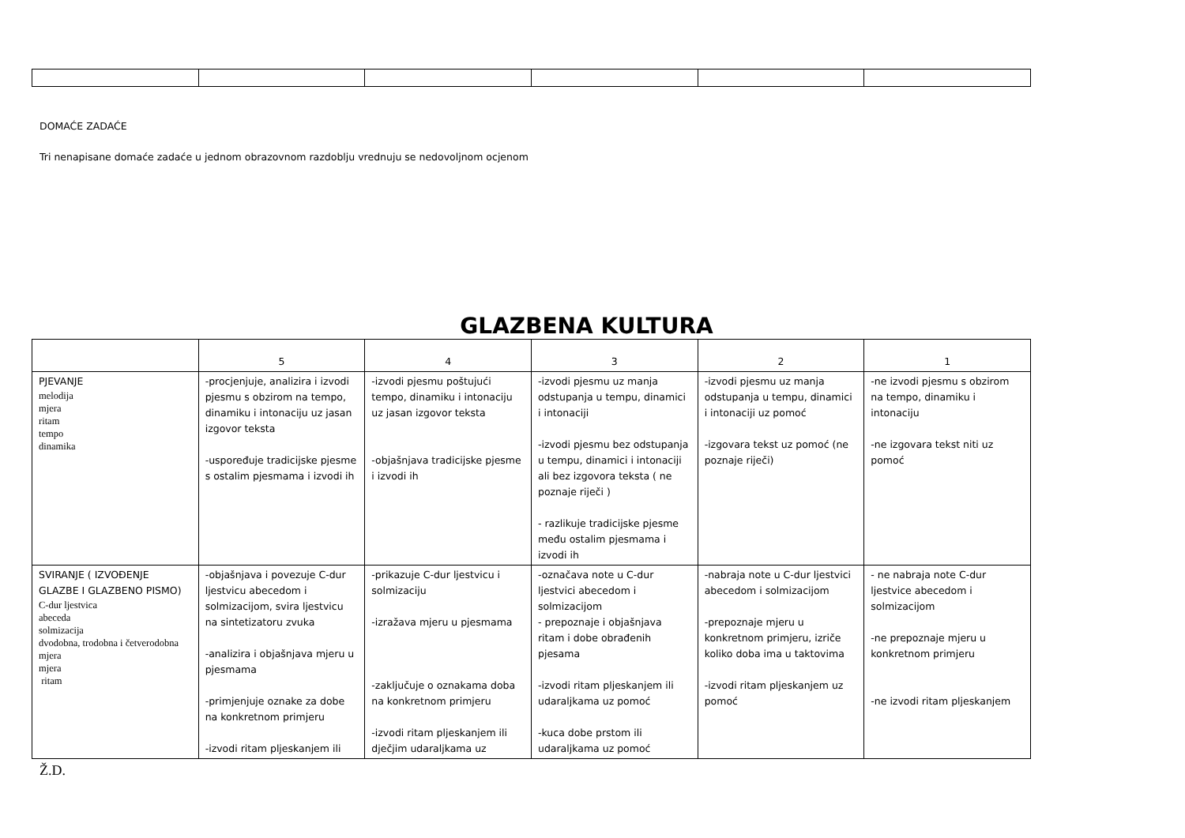DOMAĆE ZADAĆE
Tri nenapisane domaće zadaće u jednom obrazovnom razdoblju vrednuju se nedovoljnom ocjenom
GLAZBENA KULTURA
| | 5 | 4 | 3 | 2 | 1 |
| --- | --- | --- | --- | --- | --- |
| PJEVANJE melodija mjera ritam tempo dinamika | -procjenjuje, analizira i izvodi pjesmu s obzirom na tempo, dinamiku i intonaciju uz jasan izgovor teksta -uspoređuje tradicijske pjesme s ostalim pjesmama i izvodi ih | -izvodi pjesmu poštujući tempo, dinamiku i intonaciju uz jasan izgovor teksta -objašnjava tradicijske pjesme i izvodi ih | -izvodi pjesmu uz manja odstupanja u tempu, dinamici i intonaciji -izvodi pjesmu bez odstupanja u tempu, dinamici i intonaciji ali bez izgovora teksta ( ne poznaje riječi ) - razlikuje tradicijske pjesme među ostalim pjesmama i izvodi ih | -izvodi pjesmu uz manja odstupanja u tempu, dinamici i intonaciji uz pomoć -izgovara tekst uz pomoć (ne poznaje riječi) | -ne izvodi pjesmu s obzirom na tempo, dinamiku i intonaciju -ne izgovara tekst niti uz pomoć |
| SVIRANJE ( IZVOĐENJE GLAZBE I GLAZBENO PISMO) C-dur ljestvica abeceda solmizacija dvodobna, trodobna i četverodobna mjera mjera ritam | -objašnjava i povezuje C-dur ljestvicu abecedom i solmizacijom, svira ljestvicu na sintetizatoru zvuka -analizira i objašnjava mjeru u pjesmama -primjenjuje oznake za dobe na konkretnom primjeru -izvodi ritam pljeskanjem ili | -prikazuje C-dur ljestvicu i solmizaciju -izražava mjeru u pjesmama -zaključuje o oznakama doba na konkretnom primjeru -izvodi ritam pljeskanjem ili dječjim udaraljkama uz | -označava note u C-dur ljestvici abecedom i solmizacijom - prepoznaje i objašnjava ritam i dobe obrađenih pjesama -izvodi ritam pljeskanjem ili udaraljkama uz pomoć -kuca dobe prstom ili udaraljkama uz pomoć | -nabraja note u C-dur ljestvici abecedom i solmizacijom -prepoznaje mjeru u konkretnom primjeru, izriče koliko doba ima u taktovima -izvodi ritam pljeskanjem uz pomoć | - ne nabraja note C-dur ljestvice abecedom i solmizacijom -ne prepoznaje mjeru u konkretnom primjeru -ne izvodi ritam pljeskanjem |
Ž.D.